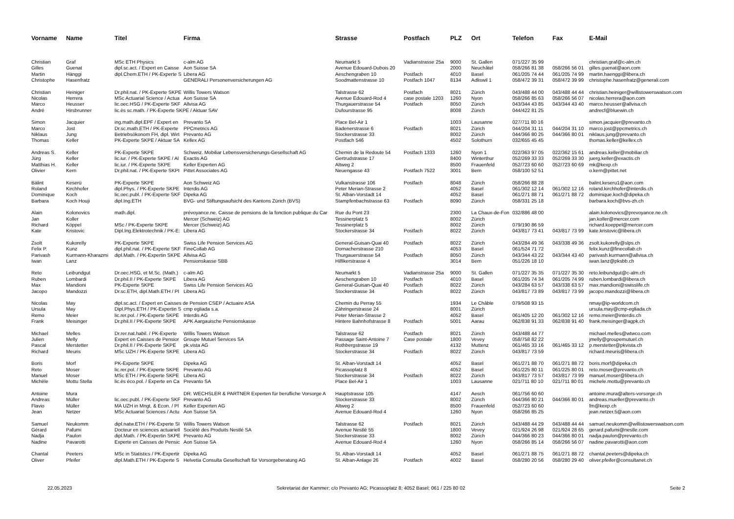| Vorname | Name | Titel | Firma | Strasse | Postfach | PLZ | Ort | Telefon | Fax | E-Mail |
| --- | --- | --- | --- | --- | --- | --- | --- | --- | --- | --- |
| Christian | Graf | MSc ETH Physics | c-alm AG | Neumarkt 5 | Vadianstrasse 25a | 9000 | St. Gallen | 071/227 35 99 | | christian.graf@c-alm.ch |
| Gilles | Guenat | dipl.sc.act. / Expert en Caisse | Aon Suisse SA | Avenue Edouard-Dubois 20 | | 2000 | Neuchâtel | 058/266 81 38 | 058/266 56 01 | gilles.guenat@aon.com |
| Martin | Hänggi | dipl.Chem.ETH / PK-Experte S | Libera AG | Aeschengraben 10 | Postfach | 4010 | Basel | 061/205 74 44 | 061/205 74 99 | martin.haenggi@libera.ch |
| Christophe | Hasenfratz | | GENERALI Personenversicherungen AG | Soodmattenstrasse 10 | Postfach 1047 | 8134 | Adliswil 1 | 058/472 39 31 | 058/472 39 99 | christophe.hasenfratz@generali.com |
| Christian | Heiniger | Dr.phil.nat. / PK-Experte SKPE | Willis Towers Watson | Talstrasse 62 | Postfach | 8021 | Zürich | 043/488 44 00 | 043/488 44 44 | christian.heiniger@willistowerswatson.com |
| Nicolas | Herrera | MSc Actuarial Science / Actua | Aon Suisse SA | Avenue Edouard-Rod 4 | case postale 1203 | 1260 | Nyon | 058/266 85 63 | 058/266 56 07 | nicolas.herrera@aon.com |
| Marco | Heusser | lic.oec.HSG / PK-Experte SKF | Allvisa AG | Thurgauerstrasse 54 | Postfach | 8050 | Zürich | 043/344 43 85 | 043/344 43 40 | marco.heusser@allvisa.ch |
| André | Hirsbrunner | lic.ès sc.math. / PK-Experte SKPE / Aktuar SAV | | Dufourstrasse 95 | | 8008 | Zürich | 044/422 81 25 | | andrecf@bluewin.ch |
| Simon | Jacquier | ing.math.dipl.EPF / Expert en | Prevanto SA | Place Bel-Air 1 | | 1003 | Lausanne | 027/711 80 16 | | simon.jacquier@prevanto.ch |
| Marco | Jost | Dr.sc.math.ETH / PK-Experte | PPCmetrics AG | Badenerstrasse 6 | Postfach | 8021 | Zürich | 044/204 31 11 | 044/204 31 10 | marco.jost@ppcmetrics.ch |
| Niklaus | Jung | Betriebsökonom FH, dipl. Wirt | Prevanto AG | Stockerstrasse 33 | | 8002 | Zürich | 044/366 80 25 | 044/366 80 01 | niklaus.jung@prevanto.ch |
| Thomas | Keller | PK-Experte SKPE / Aktuar SA | Kellex AG | Postfach 546 | | 4502 | Solothurn | 032/655 45 45 | | thomas.keller@kellex.ch |
| Andreas S. | Keller | PK-Experte SKPE | Schweiz. Mobiliar Lebensversicherungs-Gesellschaft AG | Chemin de la Redoute 54 | Postfach 1333 | 1260 | Nyon 1 | 022/363 97 05 | 022/362 15 61 | andreas.keller@mobiliar.ch |
| Jürg | Keller | lic.iur. / PK-Experte SKPE / Al | Exactis AG | Gertrudstrasse 17 | | 8400 | Winterthur | 052/269 33 33 | 052/269 33 30 | juerg.keller@exactis.ch |
| Matthias H. | Keller | lic.iur. / PK-Experte SKPE | Keller Experten AG | Altweg 2 | | 8500 | Frauenfeld | 052/723 60 60 | 052/723 60 69 | mk@kexp.ch |
| Olivier | Kern | Dr.phil.nat. / PK-Experte SKPI | Pittet Associates AG | Neuengasse 43 | Postfach 7522 | 3001 | Bern | 058/100 52 51 | | o.kern@pittet.net |
| Bálint | Keserü | PK-Experte SKPE | Aon Schweiz AG | Vulkanstrasse 106 | Postfach | 8048 | Zürich | 058/266 88 28 | | balint.keseru1@aon.com |
| Roland | Kirchhofer | dipl.Phys. / PK-Experte SKPE | Interdis AG | Peter Merian-Strasse 2 | | 4052 | Basel | 061/302 12 14 | 061/302 12 16 | roland.kirchhofer@interdis.ch |
| Dominique | Koch | lic.oec.publ. / PK-Experte SKF | Dipeka AG | St. Alban-Vorstadt 14 | | 4052 | Basel | 061/271 88 71 | 061/271 88 72 | dominique.koch@dipeka.ch |
| Barbara | Koch Houji | dipl.Ing.ETH | BVG- und Stiftungsaufsicht des Kantons Zürich (BVS) | Stampfenbachstrasse 63 | Postfach | 8090 | Zürich | 058/331 25 18 | | barbara.koch@bvs-zh.ch |
| Alain | Kolonovics | math.dipl. | prévoyance.ne, Caisse de pensions de la fonction publique du Car | Rue du Pont 23 | | 2300 | La Chaux-de-Fon | 032/886 48 00 | | alain.kolonovics@prevoyance.ne.ch |
| Jan | Koller | | Mercer (Schweiz) AG | Tessinerplatz 5 | | 8002 | Zürich | | | jan.koller@mercer.com |
| Richard | Köppel | MSc / PK-Experte SKPE | Mercer (Schweiz) AG | Tessinerplatz 5 | | 8002 | Zürich | 079/190 86 59 | | richard.koeppel@mercer.com |
| Kate | Kristovic | Dipl.Ing.Elektrotechnik / PK-E: | Libera AG | Stockerstrasse 34 | Postfach | 8022 | Zürich | 043/817 73 41 | 043/817 73 99 | kate.kristovic@libera.ch |
| Zsolt | Kukorelly | PK-Experte SKPE | Swiss Life Pension Services AG | General-Guisan-Quai 40 | Postfach | 8022 | Zürich | 043/284 49 36 | 043/338 49 36 | zsolt.kukorelly@slps.ch |
| Felix P. | Kunz | dipl.phil.nat. / PK-Experte SKF | FineCollab AG | Dornacherstrasse 210 | | 4053 | Basel | 061/524 71 72 | | felix.kunz@finecollab.ch |
| Parivash | Kurmann-Kharazmi | dipl.Math. / PK-Expertin SKPE | Allvisa AG | Thurgauerstrasse 54 | Postfach | 8050 | Zürich | 043/344 43 22 | 043/344 43 40 | parivash.kurmann@allvisa.ch |
| Iwan | Lanz | | Pensionskasse SBB | Hilfikerstrasse 4 | | 3014 | Bern | 051/226 18 10 | | iwan.lanz@pksbb.ch |
| Reto | Leibundgut | Dr.oec.HSG, et M.Sc. (Math.) | c-alm AG | Neumarkt 5 | Vadianstrasse 25a | 9000 | St. Gallen | 071/227 35 35 | 071/227 35 30 | reto.leibundgut@c-alm.ch |
| Ruben | Lombardi | Dr.phil.II / PK-Experte SKPE | Libera AG | Aeschengraben 10 | Postfach | 4010 | Basel | 061/205 74 34 | 061/205 74 99 | ruben.lombardi@libera.ch |
| Max | Mandioni | PK-Experte SKPE | Swiss Life Pension Services AG | General-Guisan-Quai 40 | Postfach | 8022 | Zürich | 043/284 63 57 | 043/338 63 57 | max.mandioni@swisslife.ch |
| Jacopo | Mandozzi | Dr.sc.ETH, dipl.Math.ETH / Pl | Libera AG | Stockerstrasse 34 | Postfach | 8022 | Zürich | 043/817 73 89 | 043/817 73 99 | jacopo.mandozzi@libera.ch |
| Nicolas | May | dipl.sc.act. / Expert en Caisses de Pension CSEP / Actuaire ASA | | Chemin du Perray 55 | | 1934 | Le Châble | 079/508 93 15 | | nmay@ip-worldcom.ch |
| Ursula | May | Dipl.Phys.ETH / PK-Expertin S | cmp egliada s.a. | Zähringerstrasse 24 | | 8001 | Zürich | | | ursula.may@cmp-egliada.ch |
| Remo | Meier | lic.rer.pol. / PK-Experte SKPE | Interdis AG | Peter Merian-Strasse 2 | | 4052 | Basel | 061/405 12 20 | 061/302 12 16 | remo.meier@interdis.ch |
| Frank | Meisinger | Dr.phil.II / PK-Experte SKPE | APK Aargauische Pensionskasse | Hintere Bahnhofstrasse 8 | Postfach | 5001 | Aarau | 062/838 91 33 | 062/838 91 40 | frank.meisinger@agpk.ch |
| Michael | Melles | Dr.rer.nat.habil. / PK-Experte | Willis Towers Watson | Talstrasse 62 | Postfach | 8021 | Zürich | 043/488 44 77 | | michael.melles@wtwco.com |
| Julien | Melly | Expert en Caisses de Pensior | Groupe Mutuel Services SA | Passage Saint-Antoine 7 | Case postale | 1800 | Vevey | 058/758 82 22 | | jmelly@groupemutuel.ch |
| Pascal | Merstetter | Dr.phil.II / PK-Experte SKPE | pk.vista AG | Rothbergstrasse 19 | | 4132 | Muttenz | 061/465 33 16 | 061/465 33 12 | p.merstetter@pkvista.ch |
| Richard | Meuris | MSc UZH / PK-Experte SKPE | Libera AG | Stockerstrasse 34 | Postfach | 8022 | Zürich | 043/817 73 59 | | richard.meuris@libera.ch |
| Boris | Morf | PK-Experte SKPE | Dipeka AG | St. Alban-Vorstadt 14 | | 4052 | Basel | 061/271 88 70 | 061/271 88 72 | boris.morf@dipeka.ch |
| Reto | Moser | lic.rer.pol. / PK-Experte SKPE | Prevanto AG | Picassoplatz 8 | | 4052 | Basel | 061/225 80 11 | 061/225 80 01 | reto.moser@prevanto.ch |
| Manuel | Moser | MSc ETH / PK-Experte SKPE | Libera AG | Stockerstrasse 34 | Postfach | 8022 | Zürich | 043/817 73 57 | 043/817 73 99 | manuel.moser@libera.ch |
| Michèle | Mottu Stella | lic.ès éco.pol. / Experte en Ca | Prevanto SA | Place Bel-Air 1 | | 1003 | Lausanne | 021/711 80 10 | 021/711 80 01 | michele.mottu@prevanto.ch |
| Antoine | Mura | | DR. WECHSLER & PARTNER Experten für berufliche Vorsorge A | Hauptstrasse 105 | | 4147 | Aesch | 061/756 60 60 | | antoine.mura@alters-vorsorge.ch |
| Andreas | Müller | lic.oec.publ. / PK-Experte SKF | Prevanto AG | Stockerstrasse 33 | | 8002 | Zürich | 044/366 80 21 | 044/366 80 01 | andreas.mueller@prevanto.ch |
| Flavio | Müller | MA UZH in Mngt. & Econ. / Pl | Keller Experten AG | Altweg 2 | | 8500 | Frauenfeld | 052/723 60 60 | | fm@kexp.ch |
| Jean | Netzer | MSc Actuarial Sciences / Actu | Aon Suisse SA | Avenue Edouard-Rod 4 | | 1260 | Nyon | 058/266 85 25 | | jean.netzer.5@aon.com |
| Samuel | Neukomm | dipl.natw.ETH / PK-Experte SI | Willis Towers Watson | Talstrasse 62 | Postfach | 8021 | Zürich | 043/488 44 29 | 043/488 44 44 | samuel.neukomm@willistowerswatson.com |
| Gérard | Pafumi | Docteur en sciences actuariell | Société des Produits Nestlé SA | Avenue Nestlé 55 | | 1800 | Vevey | 021/924 26 98 | 021/924 28 65 | gerard.pafumi@nestle.com |
| Nadja | Paulon | dipl.Math. / PK-Expertin SKPE | Prevanto AG | Stockerstrasse 33 | | 8002 | Zürich | 044/366 80 23 | 044/366 80 01 | nadja.paulon@prevanto.ch |
| Nadine | Pavarotti | Experte en Caisses de Pensic | Aon Suisse SA | Avenue Edouard-Rod 4 | | 1260 | Nyon | 058/266 85 14 | 058/266 56 07 | nadine.pavarotti@aon.com |
| Chantal | Peeters | MSc in Statistics / PK-Expertir | Dipeka AG | St. Alban-Vorstadt 14 | | 4052 | Basel | 061/271 88 75 | 061/271 88 72 | chantal.peeters@dipeka.ch |
| Oliver | Pfeifer | dipl.Math.ETH / PK-Experte S | Helvetia Consulta Gesellschaft für Vorsorgeberatung AG | St. Alban-Anlage 26 | Postfach | 4002 | Basel | 058/280 20 56 | 058/280 29 40 | oliver.pfeifer@consultanet.ch |
22.05.2023 Sekretariat der Kammer; c/o Prevanto AG; Picassoplatz 8; 4052 Basel; 061 / 225 80 02 Seite 2